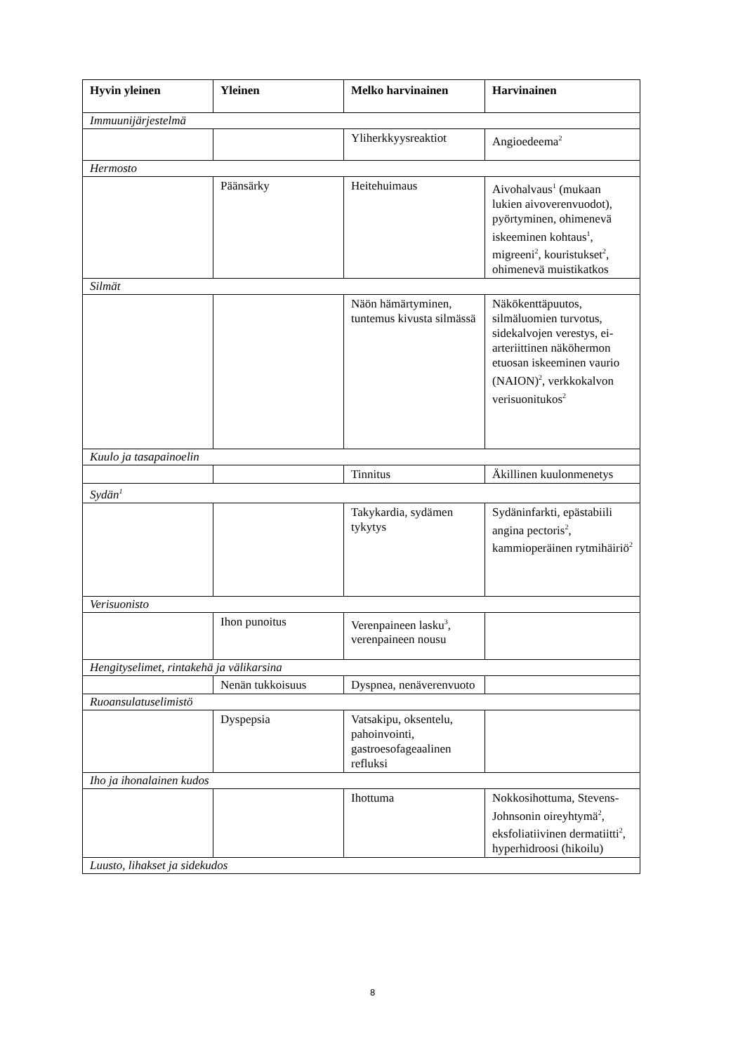| Hyvin yleinen | Yleinen | Melko harvinainen | Harvinainen |
| --- | --- | --- | --- |
| Immuunijärjestelmä | | | |
| | | Yliherkkyysreaktiot | Angioedeema<sup>2</sup> |
| Hermosto | | | |
| | Päänsärky | Heitehuimaus | Aivohalvaus<sup>1</sup> (mukaan lukien aivoverenvuodot), pyörtyminen, ohimenevä iskeeminen kohtaus<sup>1</sup>, migreeni<sup>2</sup>, kouristukset<sup>2</sup>, ohimenevä muistikatkos |
| Silmät | | | |
| | | Näön hämärtyminen, tuntemus kivusta silmässä | Näkökenttäpuutos, silmäluomien turvotus, sidekalvojen verestys, ei-arteriittinen näköhermon etuosan iskeeminen vaurio (NAION)<sup>2</sup>, verkkokalvon verisuonitukos<sup>2</sup> |
| Kuulo ja tasapainoelin | | | |
| | | Tinnitus | Äkillinen kuulonmenetys |
| Sydän<sup>1</sup> | | | |
| | | Takykardia, sydämen tykytys | Sydäninfarkti, epästabiili angina pectoris<sup>2</sup>, kammioperäinen rytmihäiriö<sup>2</sup> |
| Verisuonisto | | | |
| | Ihon punoitus | Verenpaineen lasku<sup>3</sup>, verenpaineen nousu | |
| Hengityselimet, rintakehä ja välikarsina | | | |
| | Nenän tukkoisuus | Dyspnea, nenäverenvuoto | |
| Ruoansulatuselimistö | | | |
| | Dyspepsia | Vatsakipu, oksentelu, pahoinvointi, gastroesofageaalinen refluksi | |
| Iho ja ihonalainen kudos | | | |
| | | Ihottuma | Nokkosihottuma, Stevens-Johnsonin oireyhtymä<sup>2</sup>, eksfoliatiivinen dermatiitti<sup>2</sup>, hyperhidroosi (hikoilu) |
| Luusto, lihakset ja sidekudos | | | |
8